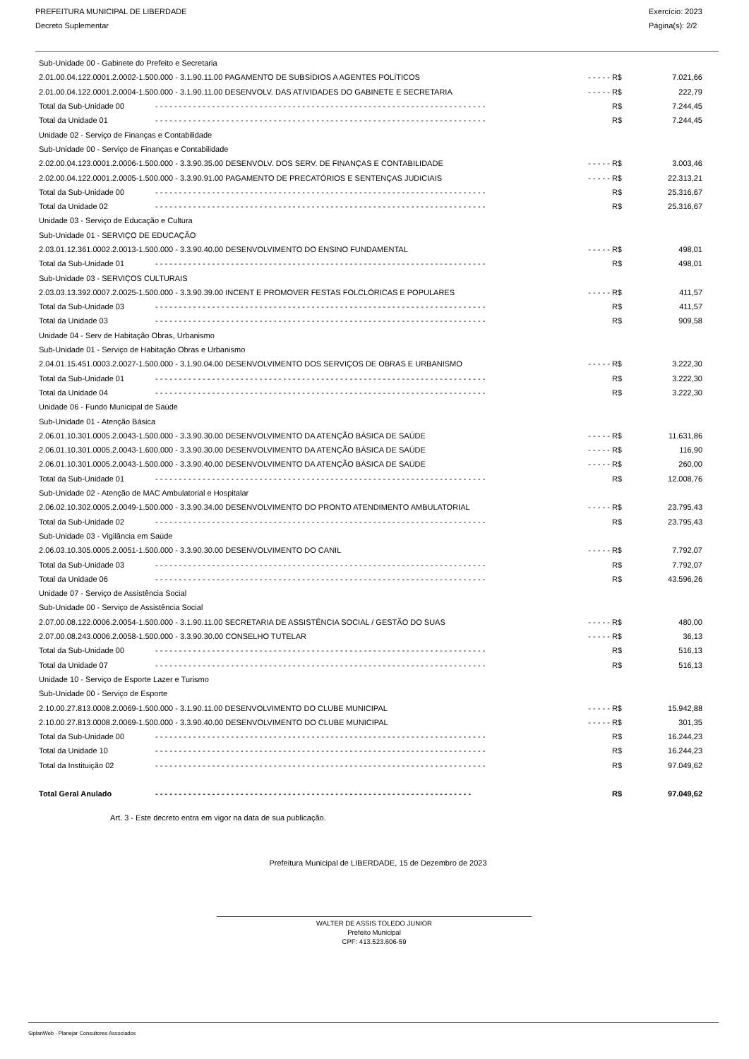PREFEITURA MUNICIPAL DE LIBERDADE
Decreto Suplementar
Exercício: 2023
Página(s): 2/2
| Sub-Unidade 00 - Gabinete do Prefeito e Secretaria | | | |
| 2.01.00.04.122.0001.2.0002-1.500.000 - 3.1.90.11.00 PAGAMENTO DE SUBSÍDIOS A AGENTES POLÍTICOS | | - - - - - R$ | 7.021,66 |
| 2.01.00.04.122.0001.2.0004-1.500.000 - 3.1.90.11.00 DESENVOLV. DAS ATIVIDADES DO GABINETE E SECRETARIA | | - - - - - R$ | 222,79 |
| Total da Sub-Unidade 00 | - - - - - - - - - - - - - - - - - - - - - - - - - - - - - - - - - - - - - - - - - - - - - - - - - - - - - - - - - - - - - - - - - - - - - - | R$ | 7.244,45 |
| Total da Unidade 01 | - - - - - - - - - - - - - - - - - - - - - - - - - - - - - - - - - - - - - - - - - - - - - - - - - - - - - - - - - - - - - - - - - - - - - - | R$ | 7.244,45 |
| Unidade 02 - Serviço de Finanças e Contabilidade | | | |
| Sub-Unidade 00 - Serviço de Finanças e Contabilidade | | | |
| 2.02.00.04.123.0001.2.0006-1.500.000 - 3.3.90.35.00 DESENVOLV. DOS SERV. DE FINANÇAS E CONTABILIDADE | | - - - - - R$ | 3.003,46 |
| 2.02.00.04.122.0001.2.0005-1.500.000 - 3.3.90.91.00 PAGAMENTO DE PRECATÓRIOS E SENTENÇAS JUDICIAIS | | - - - - - R$ | 22.313,21 |
| Total da Sub-Unidade 00 | - - - - - - - - - - - - - - - - - - - - - - - - - - - - - - - - - - - - - - - - - - - - - - - - - - - - - - - - - - - - - - - - - - - - - - | R$ | 25.316,67 |
| Total da Unidade 02 | - - - - - - - - - - - - - - - - - - - - - - - - - - - - - - - - - - - - - - - - - - - - - - - - - - - - - - - - - - - - - - - - - - - - - - | R$ | 25.316,67 |
| Unidade 03 - Serviço de Educação e Cultura | | | |
| Sub-Unidade 01 - SERVIÇO DE EDUCAÇÃO | | | |
| 2.03.01.12.361.0002.2.0013-1.500.000 - 3.3.90.40.00 DESENVOLVIMENTO DO ENSINO FUNDAMENTAL | | - - - - - R$ | 498,01 |
| Total da Sub-Unidade 01 | - - - - - - - - - - - - - - - - - - - - - - - - - - - - - - - - - - - - - - - - - - - - - - - - - - - - - - - - - - - - - - - - - - - - - - | R$ | 498,01 |
| Sub-Unidade 03 - SERVIÇOS CULTURAIS | | | |
| 2.03.03.13.392.0007.2.0025-1.500.000 - 3.3.90.39.00 INCENT E PROMOVER FESTAS FOLCLÓRICAS E POPULARES | | - - - - - R$ | 411,57 |
| Total da Sub-Unidade 03 | - - - - - - - - - - - - - - - - - - - - - - - - - - - - - - - - - - - - - - - - - - - - - - - - - - - - - - - - - - - - - - - - - - - - - - | R$ | 411,57 |
| Total da Unidade 03 | - - - - - - - - - - - - - - - - - - - - - - - - - - - - - - - - - - - - - - - - - - - - - - - - - - - - - - - - - - - - - - - - - - - - - - | R$ | 909,58 |
| Unidade 04 - Serv de Habitação Obras, Urbanismo | | | |
| Sub-Unidade 01 - Serviço de Habitação Obras e Urbanismo | | | |
| 2.04.01.15.451.0003.2.0027-1.500.000 - 3.1.90.04.00 DESENVOLVIMENTO DOS SERVIÇOS DE OBRAS E URBANISMO | | - - - - - R$ | 3.222,30 |
| Total da Sub-Unidade 01 | - - - - - - - - - - - - - - - - - - - - - - - - - - - - - - - - - - - - - - - - - - - - - - - - - - - - - - - - - - - - - - - - - - - - - - | R$ | 3.222,30 |
| Total da Unidade 04 | - - - - - - - - - - - - - - - - - - - - - - - - - - - - - - - - - - - - - - - - - - - - - - - - - - - - - - - - - - - - - - - - - - - - - - | R$ | 3.222,30 |
| Unidade 06 - Fundo Municipal de Saúde | | | |
| Sub-Unidade 01 - Atenção Básica | | | |
| 2.06.01.10.301.0005.2.0043-1.500.000 - 3.3.90.30.00 DESENVOLVIMENTO DA ATENÇÃO BÁSICA DE SAÚDE | | - - - - - R$ | 11.631,86 |
| 2.06.01.10.301.0005.2.0043-1.600.000 - 3.3.90.30.00 DESENVOLVIMENTO DA ATENÇÃO BÁSICA DE SAÚDE | | - - - - - R$ | 116,90 |
| 2.06.01.10.301.0005.2.0043-1.500.000 - 3.3.90.40.00 DESENVOLVIMENTO DA ATENÇÃO BÁSICA DE SAÚDE | | - - - - - R$ | 260,00 |
| Total da Sub-Unidade 01 | - - - - - - - - - - - - - - - - - - - - - - - - - - - - - - - - - - - - - - - - - - - - - - - - - - - - - - - - - - - - - - - - - - - - - - | R$ | 12.008,76 |
| Sub-Unidade 02 - Atenção de MAC Ambulatorial e Hospitalar | | | |
| 2.06.02.10.302.0005.2.0049-1.500.000 - 3.3.90.34.00 DESENVOLVIMENTO DO PRONTO ATENDIMENTO AMBULATORIAL | | - - - - - R$ | 23.795,43 |
| Total da Sub-Unidade 02 | - - - - - - - - - - - - - - - - - - - - - - - - - - - - - - - - - - - - - - - - - - - - - - - - - - - - - - - - - - - - - - - - - - - - - - | R$ | 23.795,43 |
| Sub-Unidade 03 - Vigilância em Saúde | | | |
| 2.06.03.10.305.0005.2.0051-1.500.000 - 3.3.90.30.00 DESENVOLVIMENTO DO CANIL | | - - - - - R$ | 7.792,07 |
| Total da Sub-Unidade 03 | - - - - - - - - - - - - - - - - - - - - - - - - - - - - - - - - - - - - - - - - - - - - - - - - - - - - - - - - - - - - - - - - - - - - - - | R$ | 7.792,07 |
| Total da Unidade 06 | - - - - - - - - - - - - - - - - - - - - - - - - - - - - - - - - - - - - - - - - - - - - - - - - - - - - - - - - - - - - - - - - - - - - - - | R$ | 43.596,26 |
| Unidade 07 - Serviço de Assistência Social | | | |
| Sub-Unidade 00 - Serviço de Assistência Social | | | |
| 2.07.00.08.122.0006.2.0054-1.500.000 - 3.1.90.11.00 SECRETARIA DE ASSISTÊNCIA SOCIAL / GESTÃO DO SUAS | | - - - - - R$ | 480,00 |
| 2.07.00.08.243.0006.2.0058-1.500.000 - 3.3.90.30.00 CONSELHO TUTELAR | | - - - - - R$ | 36,13 |
| Total da Sub-Unidade 00 | - - - - - - - - - - - - - - - - - - - - - - - - - - - - - - - - - - - - - - - - - - - - - - - - - - - - - - - - - - - - - - - - - - - - - - | R$ | 516,13 |
| Total da Unidade 07 | - - - - - - - - - - - - - - - - - - - - - - - - - - - - - - - - - - - - - - - - - - - - - - - - - - - - - - - - - - - - - - - - - - - - - - | R$ | 516,13 |
| Unidade 10 - Serviço de Esporte Lazer e Turismo | | | |
| Sub-Unidade 00 - Serviço de Esporte | | | |
| 2.10.00.27.813.0008.2.0069-1.500.000 - 3.1.90.11.00 DESENVOLVIMENTO DO CLUBE MUNICIPAL | | - - - - - R$ | 15.942,88 |
| 2.10.00.27.813.0008.2.0069-1.500.000 - 3.3.90.40.00 DESENVOLVIMENTO DO CLUBE MUNICIPAL | | - - - - - R$ | 301,35 |
| Total da Sub-Unidade 00 | - - - - - - - - - - - - - - - - - - - - - - - - - - - - - - - - - - - - - - - - - - - - - - - - - - - - - - - - - - - - - - - - - - - - - - | R$ | 16.244,23 |
| Total da Unidade 10 | - - - - - - - - - - - - - - - - - - - - - - - - - - - - - - - - - - - - - - - - - - - - - - - - - - - - - - - - - - - - - - - - - - - - - - | R$ | 16.244,23 |
| Total da Instituição 02 | - - - - - - - - - - - - - - - - - - - - - - - - - - - - - - - - - - - - - - - - - - - - - - - - - - - - - - - - - - - - - - - - - - - - - - | R$ | 97.049,62 |
| Total Geral Anulado | - - - - - - - - - - - - - - - - - - - - - - - - - - - - - - - - - - - - - - - - - - - - - - - - - - - - - - - - - - - - - - - - - - - | R$ | 97.049,62 |
Art. 3 - Este decreto entra em vigor na data de sua publicação.
Prefeitura Municipal de LIBERDADE, 15 de Dezembro de 2023
WALTER DE ASSIS TOLEDO JUNIOR
Prefeito Municipal
CPF: 413.523.606-59
SiplanWeb - Planejar Consultores Associados